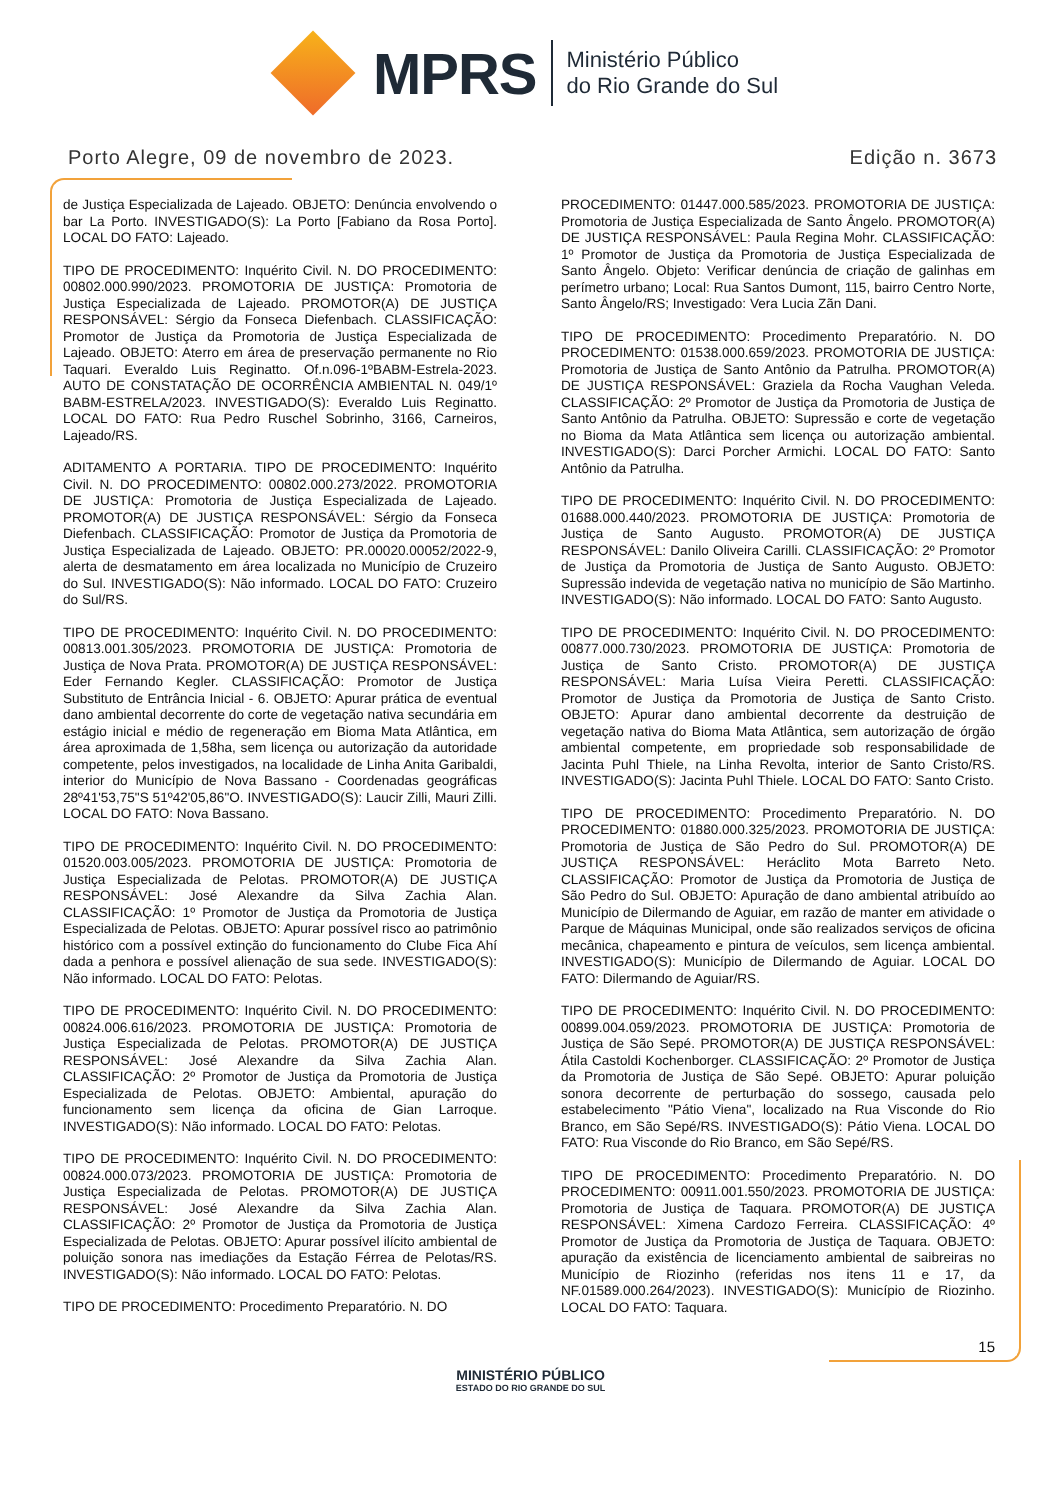MPRS
Ministério Público
do Rio Grande do Sul
Porto Alegre, 09 de novembro de 2023. Edição n. 3673
de Justiça Especializada de Lajeado. OBJETO: Denúncia envolvendo o bar La Porto. INVESTIGADO(S): La Porto [Fabiano da Rosa Porto]. LOCAL DO FATO: Lajeado.
TIPO DE PROCEDIMENTO: Inquérito Civil. N. DO PROCEDIMENTO: 00802.000.990/2023. PROMOTORIA DE JUSTIÇA: Promotoria de Justiça Especializada de Lajeado. PROMOTOR(A) DE JUSTIÇA RESPONSÁVEL: Sérgio da Fonseca Diefenbach. CLASSIFICAÇÃO: Promotor de Justiça da Promotoria de Justiça Especializada de Lajeado. OBJETO: Aterro em área de preservação permanente no Rio Taquari. Everaldo Luis Reginatto. Of.n.096-1ºBABM-Estrela-2023. AUTO DE CONSTATAÇÃO DE OCORRÊNCIA AMBIENTAL N. 049/1º BABM-ESTRELA/2023. INVESTIGADO(S): Everaldo Luis Reginatto. LOCAL DO FATO: Rua Pedro Ruschel Sobrinho, 3166, Carneiros, Lajeado/RS.
ADITAMENTO A PORTARIA. TIPO DE PROCEDIMENTO: Inquérito Civil. N. DO PROCEDIMENTO: 00802.000.273/2022. PROMOTORIA DE JUSTIÇA: Promotoria de Justiça Especializada de Lajeado. PROMOTOR(A) DE JUSTIÇA RESPONSÁVEL: Sérgio da Fonseca Diefenbach. CLASSIFICAÇÃO: Promotor de Justiça da Promotoria de Justiça Especializada de Lajeado. OBJETO: PR.00020.00052/2022-9, alerta de desmatamento em área localizada no Município de Cruzeiro do Sul. INVESTIGADO(S): Não informado. LOCAL DO FATO: Cruzeiro do Sul/RS.
TIPO DE PROCEDIMENTO: Inquérito Civil. N. DO PROCEDIMENTO: 00813.001.305/2023. PROMOTORIA DE JUSTIÇA: Promotoria de Justiça de Nova Prata. PROMOTOR(A) DE JUSTIÇA RESPONSÁVEL: Eder Fernando Kegler. CLASSIFICAÇÃO: Promotor de Justiça Substituto de Entrância Inicial - 6. OBJETO: Apurar prática de eventual dano ambiental decorrente do corte de vegetação nativa secundária em estágio inicial e médio de regeneração em Bioma Mata Atlântica, em área aproximada de 1,58ha, sem licença ou autorização da autoridade competente, pelos investigados, na localidade de Linha Anita Garibaldi, interior do Município de Nova Bassano - Coordenadas geográficas 28º41'53,75"S 51º42'05,86"O. INVESTIGADO(S): Laucir Zilli, Mauri Zilli. LOCAL DO FATO: Nova Bassano.
TIPO DE PROCEDIMENTO: Inquérito Civil. N. DO PROCEDIMENTO: 01520.003.005/2023. PROMOTORIA DE JUSTIÇA: Promotoria de Justiça Especializada de Pelotas. PROMOTOR(A) DE JUSTIÇA RESPONSÁVEL: José Alexandre da Silva Zachia Alan. CLASSIFICAÇÃO: 1º Promotor de Justiça da Promotoria de Justiça Especializada de Pelotas. OBJETO: Apurar possível risco ao patrimônio histórico com a possível extinção do funcionamento do Clube Fica Ahí dada a penhora e possível alienação de sua sede. INVESTIGADO(S): Não informado. LOCAL DO FATO: Pelotas.
TIPO DE PROCEDIMENTO: Inquérito Civil. N. DO PROCEDIMENTO: 00824.006.616/2023. PROMOTORIA DE JUSTIÇA: Promotoria de Justiça Especializada de Pelotas. PROMOTOR(A) DE JUSTIÇA RESPONSÁVEL: José Alexandre da Silva Zachia Alan. CLASSIFICAÇÃO: 2º Promotor de Justiça da Promotoria de Justiça Especializada de Pelotas. OBJETO: Ambiental, apuração do funcionamento sem licença da oficina de Gian Larroque. INVESTIGADO(S): Não informado. LOCAL DO FATO: Pelotas.
TIPO DE PROCEDIMENTO: Inquérito Civil. N. DO PROCEDIMENTO: 00824.000.073/2023. PROMOTORIA DE JUSTIÇA: Promotoria de Justiça Especializada de Pelotas. PROMOTOR(A) DE JUSTIÇA RESPONSÁVEL: José Alexandre da Silva Zachia Alan. CLASSIFICAÇÃO: 2º Promotor de Justiça da Promotoria de Justiça Especializada de Pelotas. OBJETO: Apurar possível ilícito ambiental de poluição sonora nas imediações da Estação Férrea de Pelotas/RS. INVESTIGADO(S): Não informado. LOCAL DO FATO: Pelotas.
TIPO DE PROCEDIMENTO: Procedimento Preparatório. N. DO
PROCEDIMENTO: 01447.000.585/2023. PROMOTORIA DE JUSTIÇA: Promotoria de Justiça Especializada de Santo Ângelo. PROMOTOR(A) DE JUSTIÇA RESPONSÁVEL: Paula Regina Mohr. CLASSIFICAÇÃO: 1º Promotor de Justiça da Promotoria de Justiça Especializada de Santo Ângelo. Objeto: Verificar denúncia de criação de galinhas em perímetro urbano; Local: Rua Santos Dumont, 115, bairro Centro Norte, Santo Ângelo/RS; Investigado: Vera Lucia Zãn Dani.
TIPO DE PROCEDIMENTO: Procedimento Preparatório. N. DO PROCEDIMENTO: 01538.000.659/2023. PROMOTORIA DE JUSTIÇA: Promotoria de Justiça de Santo Antônio da Patrulha. PROMOTOR(A) DE JUSTIÇA RESPONSÁVEL: Graziela da Rocha Vaughan Veleda. CLASSIFICAÇÃO: 2º Promotor de Justiça da Promotoria de Justiça de Santo Antônio da Patrulha. OBJETO: Supressão e corte de vegetação no Bioma da Mata Atlântica sem licença ou autorização ambiental. INVESTIGADO(S): Darci Porcher Armichi. LOCAL DO FATO: Santo Antônio da Patrulha.
TIPO DE PROCEDIMENTO: Inquérito Civil. N. DO PROCEDIMENTO: 01688.000.440/2023. PROMOTORIA DE JUSTIÇA: Promotoria de Justiça de Santo Augusto. PROMOTOR(A) DE JUSTIÇA RESPONSÁVEL: Danilo Oliveira Carilli. CLASSIFICAÇÃO: 2º Promotor de Justiça da Promotoria de Justiça de Santo Augusto. OBJETO: Supressão indevida de vegetação nativa no município de São Martinho. INVESTIGADO(S): Não informado. LOCAL DO FATO: Santo Augusto.
TIPO DE PROCEDIMENTO: Inquérito Civil. N. DO PROCEDIMENTO: 00877.000.730/2023. PROMOTORIA DE JUSTIÇA: Promotoria de Justiça de Santo Cristo. PROMOTOR(A) DE JUSTIÇA RESPONSÁVEL: Maria Luísa Vieira Peretti. CLASSIFICAÇÃO: Promotor de Justiça da Promotoria de Justiça de Santo Cristo. OBJETO: Apurar dano ambiental decorrente da destruição de vegetação nativa do Bioma Mata Atlântica, sem autorização de órgão ambiental competente, em propriedade sob responsabilidade de Jacinta Puhl Thiele, na Linha Revolta, interior de Santo Cristo/RS. INVESTIGADO(S): Jacinta Puhl Thiele. LOCAL DO FATO: Santo Cristo.
TIPO DE PROCEDIMENTO: Procedimento Preparatório. N. DO PROCEDIMENTO: 01880.000.325/2023. PROMOTORIA DE JUSTIÇA: Promotoria de Justiça de São Pedro do Sul. PROMOTOR(A) DE JUSTIÇA RESPONSÁVEL: Heráclito Mota Barreto Neto. CLASSIFICAÇÃO: Promotor de Justiça da Promotoria de Justiça de São Pedro do Sul. OBJETO: Apuração de dano ambiental atribuído ao Município de Dilermando de Aguiar, em razão de manter em atividade o Parque de Máquinas Municipal, onde são realizados serviços de oficina mecânica, chapeamento e pintura de veículos, sem licença ambiental. INVESTIGADO(S): Município de Dilermando de Aguiar. LOCAL DO FATO: Dilermando de Aguiar/RS.
TIPO DE PROCEDIMENTO: Inquérito Civil. N. DO PROCEDIMENTO: 00899.004.059/2023. PROMOTORIA DE JUSTIÇA: Promotoria de Justiça de São Sepé. PROMOTOR(A) DE JUSTIÇA RESPONSÁVEL: Átila Castoldi Kochenborger. CLASSIFICAÇÃO: 2º Promotor de Justiça da Promotoria de Justiça de São Sepé. OBJETO: Apurar poluição sonora decorrente de perturbação do sossego, causada pelo estabelecimento "Pátio Viena", localizado na Rua Visconde do Rio Branco, em São Sepé/RS. INVESTIGADO(S): Pátio Viena. LOCAL DO FATO: Rua Visconde do Rio Branco, em São Sepé/RS.
TIPO DE PROCEDIMENTO: Procedimento Preparatório. N. DO PROCEDIMENTO: 00911.001.550/2023. PROMOTORIA DE JUSTIÇA: Promotoria de Justiça de Taquara. PROMOTOR(A) DE JUSTIÇA RESPONSÁVEL: Ximena Cardozo Ferreira. CLASSIFICAÇÃO: 4º Promotor de Justiça da Promotoria de Justiça de Taquara. OBJETO: apuração da existência de licenciamento ambiental de saibreiras no Município de Riozinho (referidas nos itens 11 e 17, da NF.01589.000.264/2023). INVESTIGADO(S): Município de Riozinho. LOCAL DO FATO: Taquara.
15
MINISTÉRIO PÚBLICO
ESTADO DO RIO GRANDE DO SUL